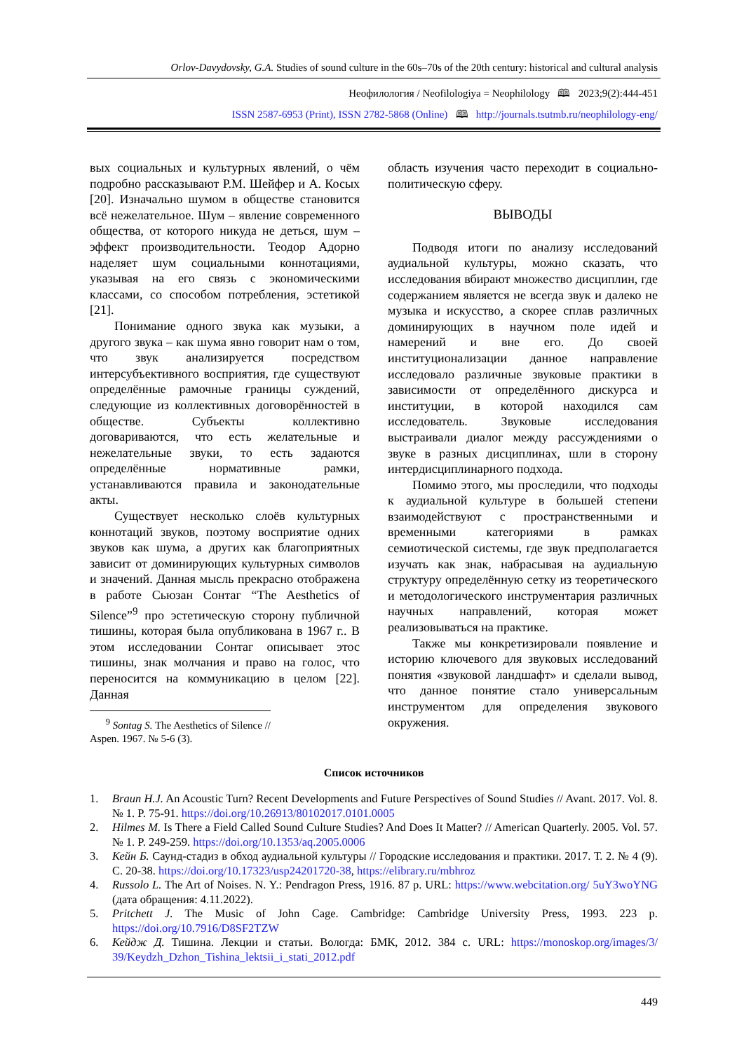Orlov-Davydovsky, G.A. Studies of sound culture in the 60s–70s of the 20th century: historical and cultural analysis
Неофилология / Neofilologiya = Neophilology 🕮 2023;9(2):444-451
ISSN 2587-6953 (Print), ISSN 2782-5868 (Online) 🕮 http://journals.tsutmb.ru/neophilology-eng/
вых социальных и культурных явлений, о чём подробно рассказывают Р.М. Шейфер и А. Косых [20]. Изначально шумом в обществе становится всё нежелательное. Шум – явление современного общества, от которого никуда не деться, шум – эффект производительности. Теодор Адорно наделяет шум социальными коннотациями, указывая на его связь с экономическими классами, со способом потребления, эстетикой [21].
Понимание одного звука как музыки, а другого звука – как шума явно говорит нам о том, что звук анализируется посредством интерсубъективного восприятия, где существуют определённые рамочные границы суждений, следующие из коллективных договорённостей в обществе. Субъекты коллективно договариваются, что есть желательные и нежелательные звуки, то есть задаются определённые нормативные рамки, устанавливаются правила и законодательные акты.
Существует несколько слоёв культурных коннотаций звуков, поэтому восприятие одних звуков как шума, а других как благоприятных зависит от доминирующих культурных символов и значений. Данная мысль прекрасно отображена в работе Сьюзан Сонтаг “The Aesthetics of Silence”<sup>9</sup> про эстетическую сторону публичной тишины, которая была опубликована в 1967 г.. В этом исследовании Сонтаг описывает этос тишины, знак молчания и право на голос, что переносится на коммуникацию в целом [22]. Данная
<sup>9</sup> Sontag S. The Aesthetics of Silence // Aspen. 1967. № 5-6 (3).
область изучения часто переходит в социально-политическую сферу.
ВЫВОДЫ
Подводя итоги по анализу исследований аудиальной культуры, можно сказать, что исследования вбирают множество дисциплин, где содержанием является не всегда звук и далеко не музыка и искусство, а скорее сплав различных доминирующих в научном поле идей и намерений и вне его. До своей институционализации данное направление исследовало различные звуковые практики в зависимости от определённого дискурса и институции, в которой находился сам исследователь. Звуковые исследования выстраивали диалог между рассуждениями о звуке в разных дисциплинах, шли в сторону интердисциплинарного подхода.
Помимо этого, мы проследили, что подходы к аудиальной культуре в большей степени взаимодействуют с пространственными и временными категориями в рамках семиотической системы, где звук предполагается изучать как знак, набрасывая на аудиальную структуру определённую сетку из теоретического и методологического инструментария различных научных направлений, которая может реализовываться на практике.
Также мы конкретизировали появление и историю ключевого для звуковых исследований понятия «звуковой ландшафт» и сделали вывод, что данное понятие стало универсальным инструментом для определения звукового окружения.
Список источников
1. Braun H.J. An Acoustic Turn? Recent Developments and Future Perspectives of Sound Studies // Avant. 2017. Vol. 8. № 1. P. 75-91. https://doi.org/10.26913/80102017.0101.0005
2. Hilmes M. Is There a Field Called Sound Culture Studies? And Does It Matter? // American Quarterly. 2005. Vol. 57. № 1. P. 249-259. https://doi.org/10.1353/aq.2005.0006
3. Кейн Б. Саунд-стадиз в обход аудиальной культуры // Городские исследования и практики. 2017. Т. 2. № 4 (9). С. 20-38. https://doi.org/10.17323/usp24201720-38, https://elibrary.ru/mbhroz
4. Russolo L. The Art of Noises. N. Y.: Pendragon Press, 1916. 87 p. URL: https://www.webcitation.org/ 5uY3woYNG (дата обращения: 4.11.2022).
5. Pritchett J. The Music of John Cage. Cambridge: Cambridge University Press, 1993. 223 p. https://doi.org/10.7916/D8SF2TZW
6. Кейдж Д. Тишина. Лекции и статьи. Вологда: БМК, 2012. 384 с. URL: https://monoskop.org/images/3/ 39/Keydzh_Dzhon_Tishina_lektsii_i_stati_2012.pdf
449